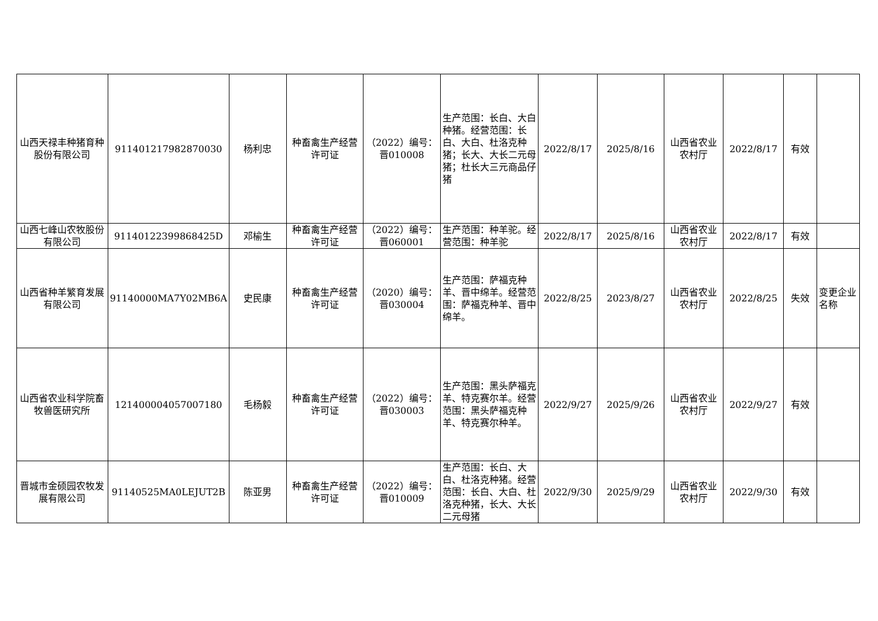| 山西天禄丰种猪育种股份有限公司 | 911401217982870030 | 杨利忠 | 种畜禽生产经营许可证 | （2022）编号：晋010008 | 生产范围：长白、大白种猪。经营范围：长白、大白、杜洛克种猪；长大、大长二元母猪；杜长大三元商品仔猪 | 2022/8/17 | 2025/8/16 | 山西省农业农村厅 | 2022/8/17 | 有效 | |
| 山西七峰山农牧股份有限公司 | 91140122399868425D | 邓榆生 | 种畜禽生产经营许可证 | （2022）编号：晋060001 | 生产范围：种羊驼。经营范围：种羊驼 | 2022/8/17 | 2025/8/16 | 山西省农业农村厅 | 2022/8/17 | 有效 | |
| 山西省种羊繁育发展有限公司 | 91140000MA7Y02MB6A | 史民康 | 种畜禽生产经营许可证 | （2020）编号：晋030004 | 生产范围：萨福克种羊、晋中绵羊。经营范围：萨福克种羊、晋中绵羊。 | 2022/8/25 | 2023/8/27 | 山西省农业农村厅 | 2022/8/25 | 失效 | 变更企业名称 |
| 山西省农业科学院畜牧兽医研究所 | 121400004057007180 | 毛杨毅 | 种畜禽生产经营许可证 | （2022）编号：晋030003 | 生产范围：黑头萨福克羊、特克赛尔羊。经营范围：黑头萨福克种羊、特克赛尔种羊。 | 2022/9/27 | 2025/9/26 | 山西省农业农村厅 | 2022/9/27 | 有效 | |
| 晋城市金硕园农牧发展有限公司 | 91140525MA0LEJUT2B | 陈亚男 | 种畜禽生产经营许可证 | （2022）编号：晋010009 | 生产范围：长白、大白、杜洛克种猪。经营范围：长白、大白、杜洛克种猪，长大、大长二元母猪 | 2022/9/30 | 2025/9/29 | 山西省农业农村厅 | 2022/9/30 | 有效 | |